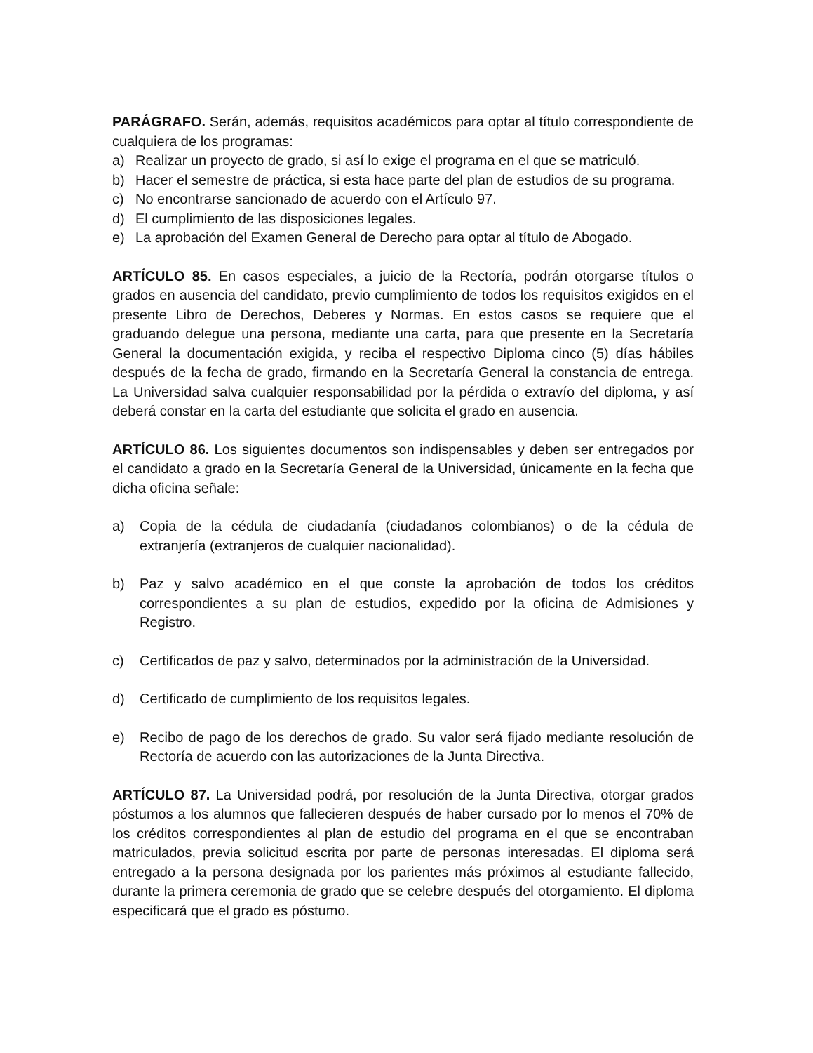PARÁGRAFO. Serán, además, requisitos académicos para optar al título correspondiente de cualquiera de los programas:
a) Realizar un proyecto de grado, si así lo exige el programa en el que se matriculó.
b) Hacer el semestre de práctica, si esta hace parte del plan de estudios de su programa.
c) No encontrarse sancionado de acuerdo con el Artículo 97.
d) El cumplimiento de las disposiciones legales.
e) La aprobación del Examen General de Derecho para optar al título de Abogado.
ARTÍCULO 85. En casos especiales, a juicio de la Rectoría, podrán otorgarse títulos o grados en ausencia del candidato, previo cumplimiento de todos los requisitos exigidos en el presente Libro de Derechos, Deberes y Normas. En estos casos se requiere que el graduando delegue una persona, mediante una carta, para que presente en la Secretaría General la documentación exigida, y reciba el respectivo Diploma cinco (5) días hábiles después de la fecha de grado, firmando en la Secretaría General la constancia de entrega. La Universidad salva cualquier responsabilidad por la pérdida o extravío del diploma, y así deberá constar en la carta del estudiante que solicita el grado en ausencia.
ARTÍCULO 86. Los siguientes documentos son indispensables y deben ser entregados por el candidato a grado en la Secretaría General de la Universidad, únicamente en la fecha que dicha oficina señale:
a) Copia de la cédula de ciudadanía (ciudadanos colombianos) o de la cédula de extranjería (extranjeros de cualquier nacionalidad).
b) Paz y salvo académico en el que conste la aprobación de todos los créditos correspondientes a su plan de estudios, expedido por la oficina de Admisiones y Registro.
c) Certificados de paz y salvo, determinados por la administración de la Universidad.
d) Certificado de cumplimiento de los requisitos legales.
e) Recibo de pago de los derechos de grado. Su valor será fijado mediante resolución de Rectoría de acuerdo con las autorizaciones de la Junta Directiva.
ARTÍCULO 87. La Universidad podrá, por resolución de la Junta Directiva, otorgar grados póstumos a los alumnos que fallecieren después de haber cursado por lo menos el 70% de los créditos correspondientes al plan de estudio del programa en el que se encontraban matriculados, previa solicitud escrita por parte de personas interesadas. El diploma será entregado a la persona designada por los parientes más próximos al estudiante fallecido, durante la primera ceremonia de grado que se celebre después del otorgamiento. El diploma especificará que el grado es póstumo.